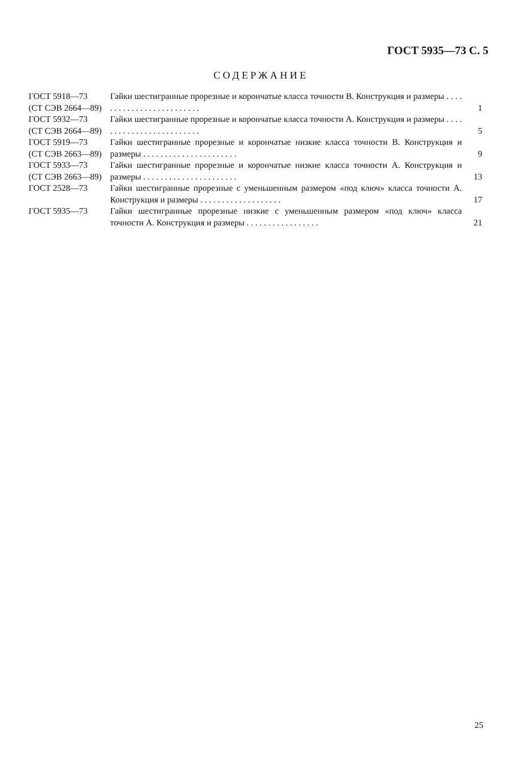ГОСТ 5935—73 С. 5
СОДЕРЖАНИЕ
| ГОСТ 5918—73 (СТ СЭВ 2664—89) | Гайки шестигранные прорезные и корончатые класса точности В. Конструкция и размеры . . . . . . . . . . . . . . . . . . . . . . . . . | 1 |
| ГОСТ 5932—73 (СТ СЭВ 2664—89) | Гайки шестигранные прорезные и корончатые класса точности А. Конструкция и размеры . . . . . . . . . . . . . . . . . . . . . . . . . | 5 |
| ГОСТ 5919—73 (СТ СЭВ 2663—89) | Гайки шестигранные прорезные и корончатые низкие класса точности В. Конструкция и размеры . . . . . . . . . . . . . . . . . . . . . . | 9 |
| ГОСТ 5933—73 (СТ СЭВ 2663—89) | Гайки шестигранные прорезные и корончатые низкие класса точности А. Конструкция и размеры . . . . . . . . . . . . . . . . . . . . . . | 13 |
| ГОСТ 2528—73 | Гайки шестигранные прорезные с уменьшенным размером «под ключ» класса точности А. Конструкция и размеры . . . . . . . . . . . . . . . . . . . | 17 |
| ГОСТ 5935—73 | Гайки шестигранные прорезные низкие с уменьшенным размером «под ключ» класса точности А. Конструкция и размеры . . . . . . . . . . . . . . . . . | 21 |
25